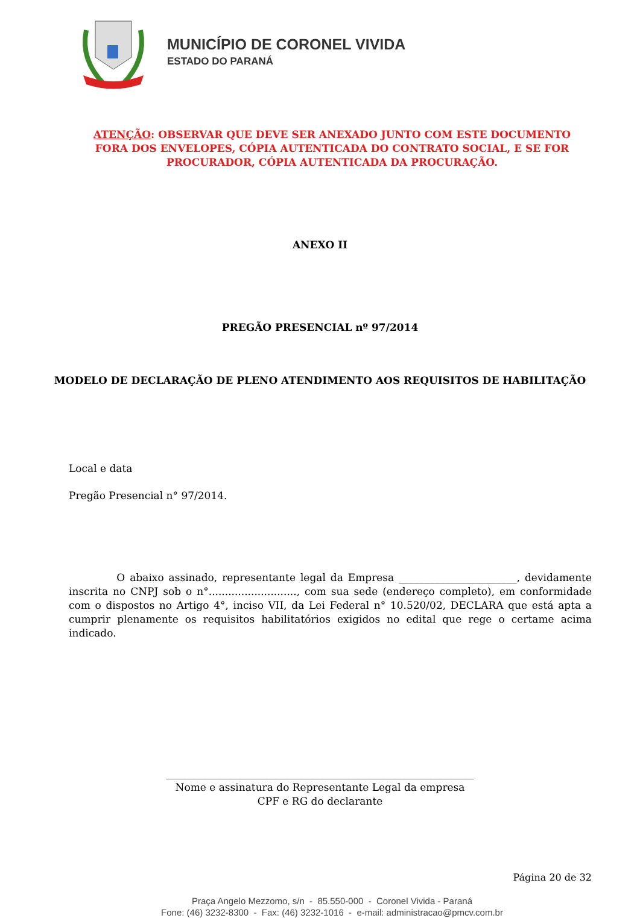MUNICÍPIO DE CORONEL VIVIDA
ESTADO DO PARANÁ
ATENÇÃO: OBSERVAR QUE DEVE SER ANEXADO JUNTO COM ESTE DOCUMENTO FORA DOS ENVELOPES, CÓPIA AUTENTICADA DO CONTRATO SOCIAL, E SE FOR PROCURADOR, CÓPIA AUTENTICADA DA PROCURAÇÃO.
ANEXO II
PREGÃO PRESENCIAL nº 97/2014
MODELO DE DECLARAÇÃO DE PLENO ATENDIMENTO AOS REQUISITOS DE HABILITAÇÃO
Local e data
Pregão Presencial n° 97/2014.
O abaixo assinado, representante legal da Empresa _______________________, devidamente inscrita no CNPJ sob o n°..........................., com sua sede (endereço completo), em conformidade com o dispostos no Artigo 4°, inciso VII, da Lei Federal n° 10.520/02, DECLARA que está apta a cumprir plenamente os requisitos habilitatórios exigidos no edital que rege o certame acima indicado.
____________________________________________________________
Nome e assinatura do Representante Legal da empresa
CPF e RG do declarante
Página 20 de 32
Praça Angelo Mezzomo, s/n - 85.550-000 - Coronel Vivida - Paraná
Fone: (46) 3232-8300 - Fax: (46) 3232-1016 - e-mail: administracao@pmcv.com.br